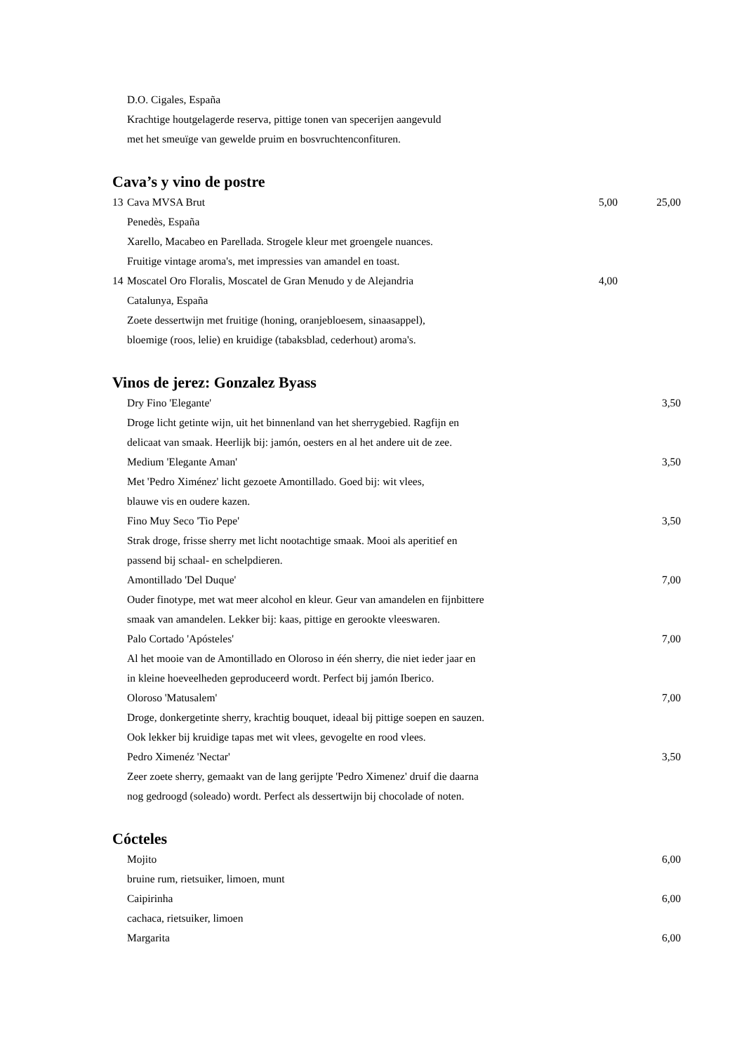| | D.O. Cigales, España | | |
| | Krachtige houtgelagerde reserva, pittige tonen van specerijen aangevuld | | |
| | met het smeuïge van gewelde pruim en bosvruchtenconfituren. | | |
Cava’s y vino de postre
| 13 | Cava MVSA Brut | 5,00 | 25,00 |
| | Penedès, España | | |
| | Xarello, Macabeo en Parellada. Strogele kleur met groengele nuances. | | |
| | Fruitige vintage aroma's, met impressies van amandel en toast. | | |
| 14 | Moscatel Oro Floralis, Moscatel de Gran Menudo y de Alejandria | 4,00 | |
| | Catalunya, España | | |
| | Zoete dessertwijn met fruitige (honing, oranjebloesem, sinaasappel), | | |
| | bloemige (roos, lelie) en kruidige (tabaksblad, cederhout) aroma's. | | |
Vinos de jerez: Gonzalez Byass
| | Dry Fino 'Elegante' | | 3,50 |
| | Droge licht getinte wijn, uit het binnenland van het sherrygebied. Ragfijn en | | |
| | delicaat van smaak. Heerlijk bij: jamón, oesters en al het andere uit de zee. | | |
| | Medium 'Elegante Aman' | | 3,50 |
| | Met 'Pedro Ximénez' licht gezoete Amontillado. Goed bij: wit vlees, | | |
| | blauwe vis en oudere kazen. | | |
| | Fino Muy Seco 'Tio Pepe' | | 3,50 |
| | Strak droge, frisse sherry met licht nootachtige smaak. Mooi als aperitief en | | |
| | passend bij schaal- en schelpdieren. | | |
| | Amontillado 'Del Duque' | | 7,00 |
| | Ouder finotype, met wat meer alcohol en kleur. Geur van amandelen en fijnbittere | | |
| | smaak van amandelen. Lekker bij: kaas, pittige en gerookte vleeswaren. | | |
| | Palo Cortado 'Apósteles' | | 7,00 |
| | Al het mooie van de Amontillado en Oloroso in één sherry, die niet ieder jaar en | | |
| | in kleine hoeveelheden geproduceerd wordt. Perfect bij jamón Iberico. | | |
| | Oloroso 'Matusalem' | | 7,00 |
| | Droge, donkergetinte sherry, krachtig bouquet, ideaal bij pittige soepen en sauzen. | | |
| | Ook lekker bij kruidige tapas met wit vlees, gevogelte en rood vlees. | | |
| | Pedro Ximenéz 'Nectar' | | 3,50 |
| | Zeer zoete sherry, gemaakt van de lang gerijpte 'Pedro Ximenez' druif die daarna | | |
| | nog gedroogd (soleado) wordt. Perfect als dessertwijn bij chocolade of noten. | | |
Cócteles
| | Mojito | | 6,00 |
| | bruine rum, rietsuiker, limoen, munt | | |
| | Caipirinha | | 6,00 |
| | cachaca, rietsuiker, limoen | | |
| | Margarita | | 6,00 |